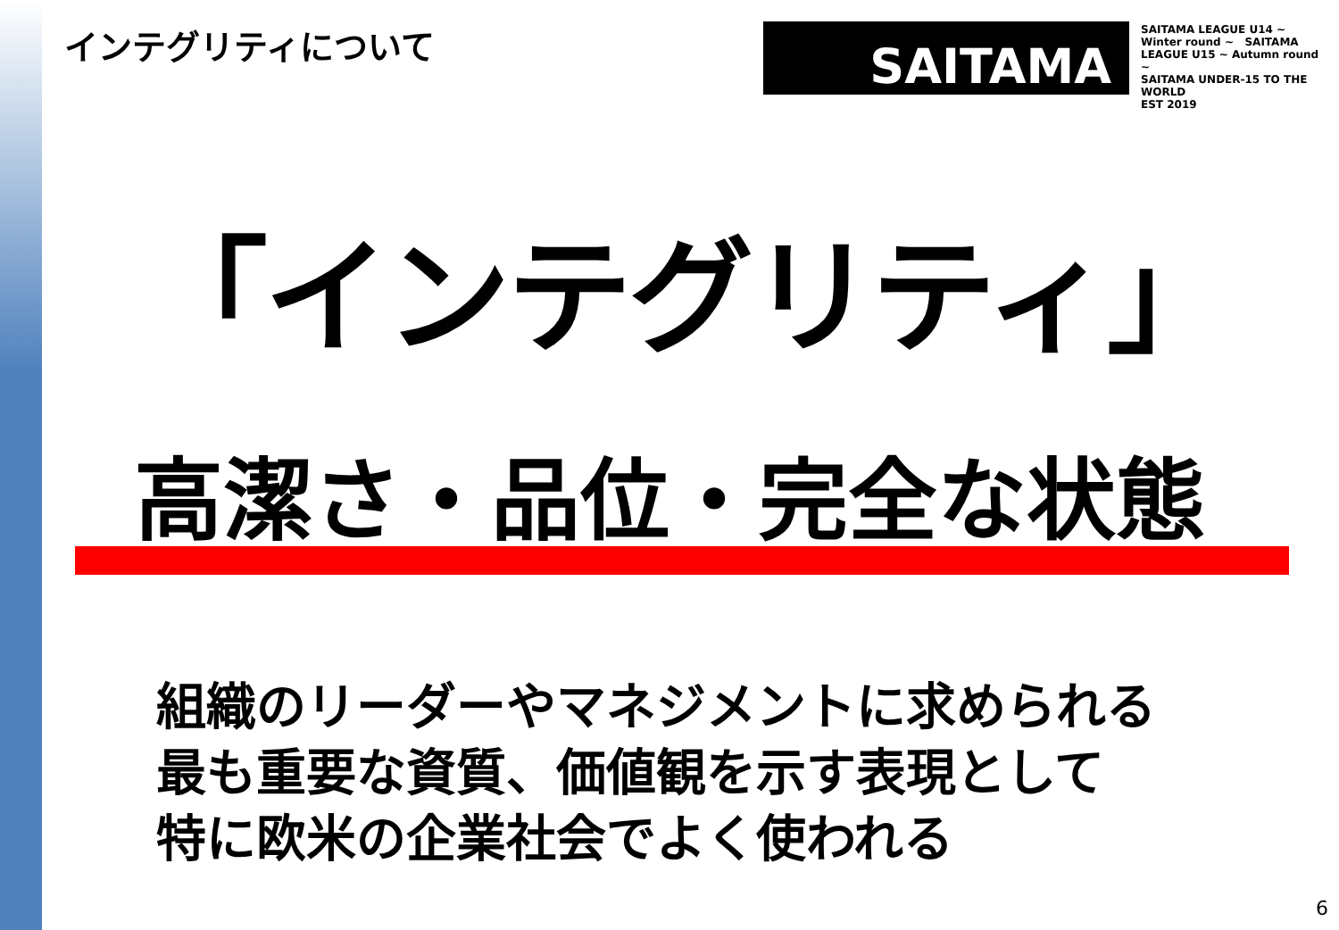インテグリティについて SAITAMA
SAITAMA LEAGUE U14 ~ Winter round ~ SAITAMA LEAGUE U15 ~ Autumn round ~
SAITAMA UNDER-15 TO THE WORLD
EST 2019
「インテグリティ」
高潔さ・品位・完全な状態
組織のリーダーやマネジメントに求められる
最も重要な資質、価値観を示す表現として
特に欧米の企業社会でよく使われる
6